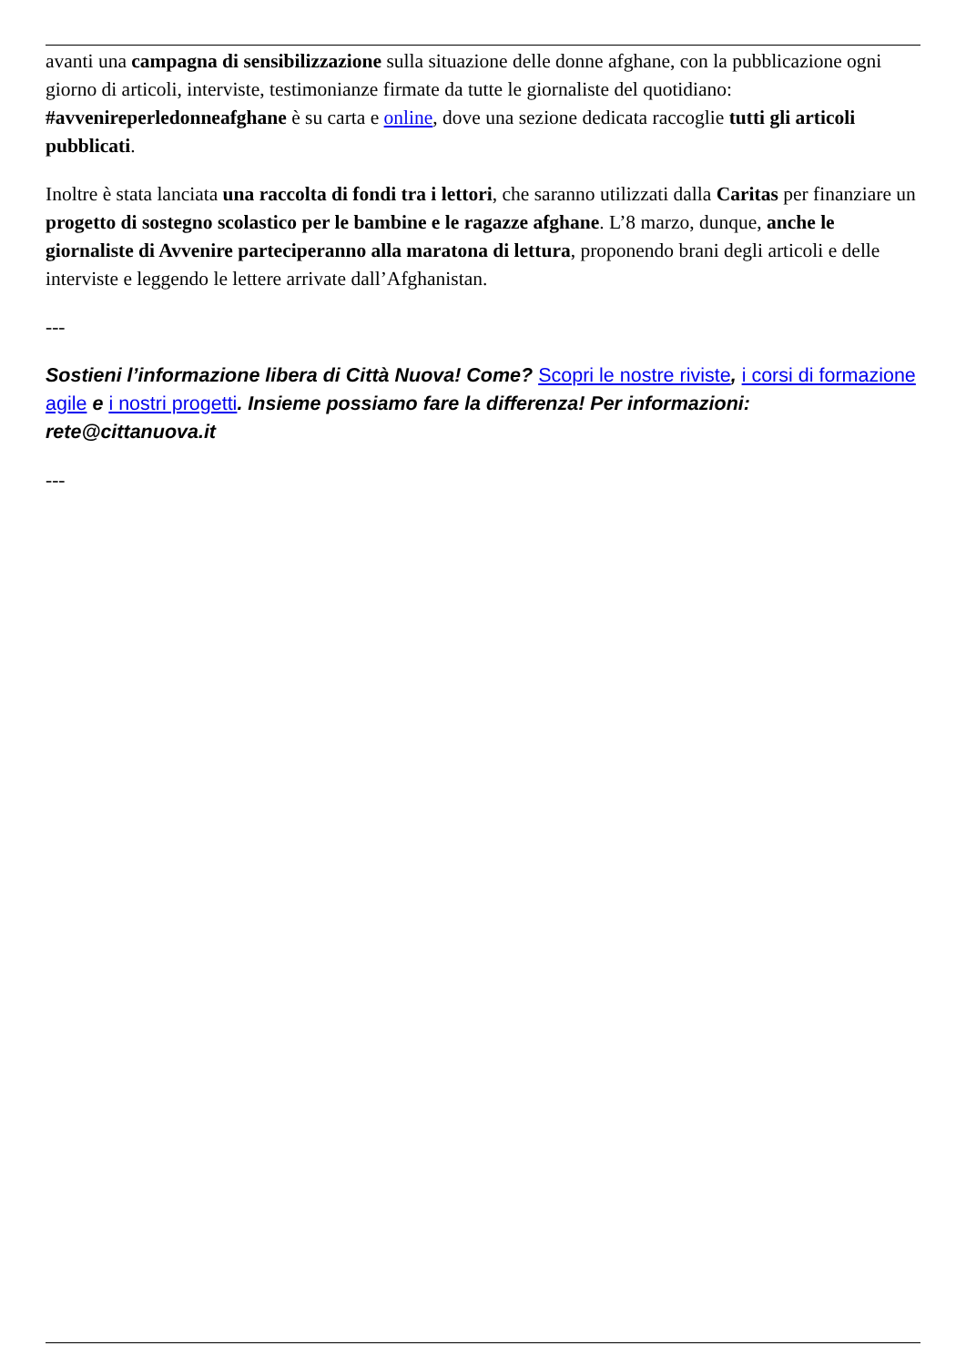avanti una campagna di sensibilizzazione sulla situazione delle donne afghane, con la pubblicazione ogni giorno di articoli, interviste, testimonianze firmate da tutte le giornaliste del quotidiano: #avvenireperledonneafghane è su carta e online, dove una sezione dedicata raccoglie tutti gli articoli pubblicati.
Inoltre è stata lanciata una raccolta di fondi tra i lettori, che saranno utilizzati dalla Caritas per finanziare un progetto di sostegno scolastico per le bambine e le ragazze afghane. L’8 marzo, dunque, anche le giornaliste di Avvenire parteciperanno alla maratona di lettura, proponendo brani degli articoli e delle interviste e leggendo le lettere arrivate dall’Afghanistan.
---
Sostieni l’informazione libera di Città Nuova! Come? Scopri le nostre riviste, i corsi di formazione agile e i nostri progetti. Insieme possiamo fare la differenza! Per informazioni: rete@cittanuova.it
---